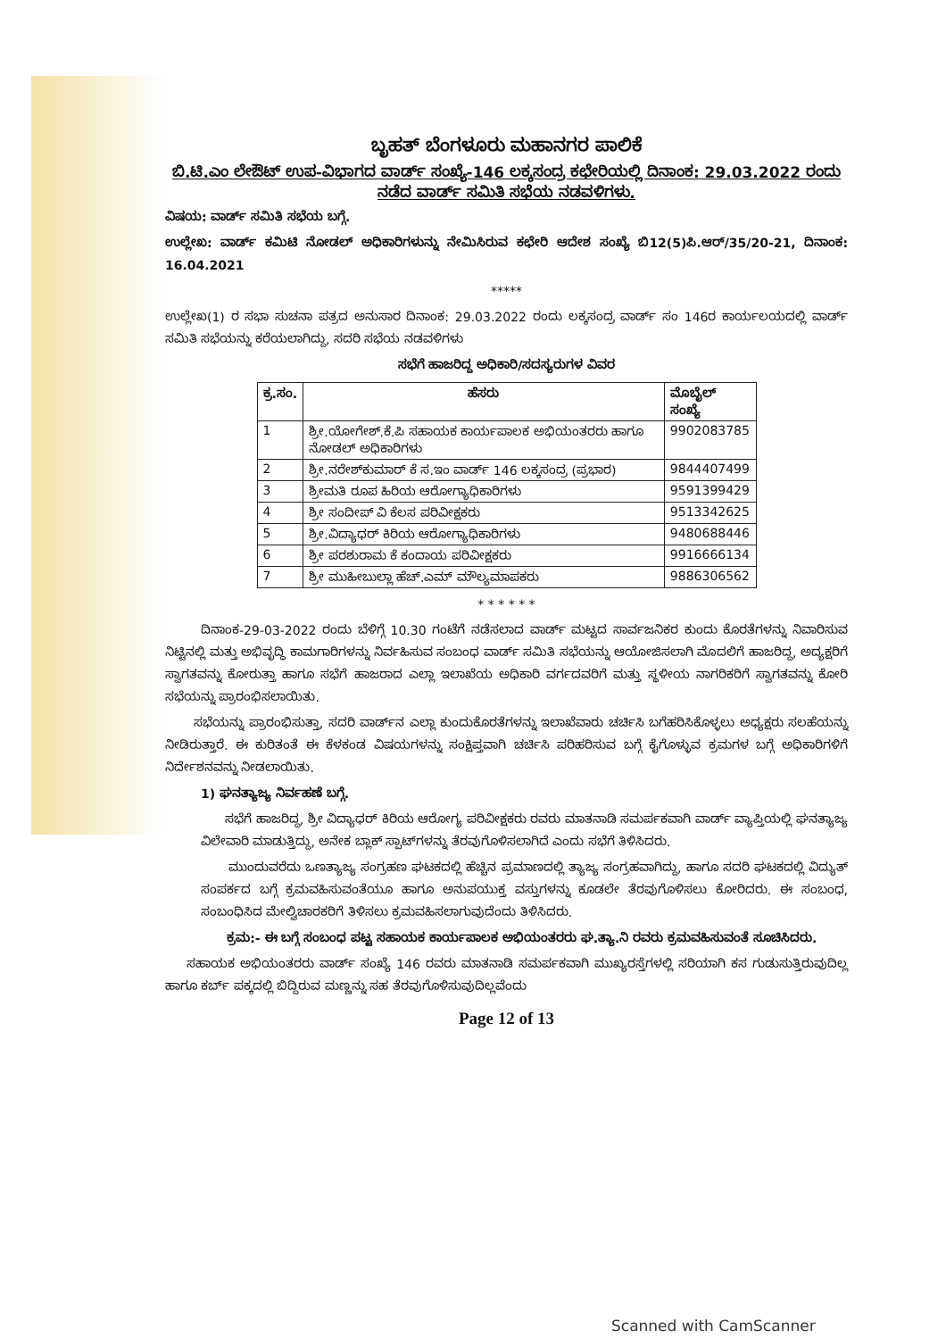ಬೃಹತ್ ಬೆಂಗಳೂರು ಮಹಾನಗರ ಪಾಲಿಕೆ
ಬಿ.ಟಿ.ಎಂ ಲೇಔಟ್ ಉಪ-ವಿಭಾಗದ ವಾರ್ಡ್ ಸಂಖ್ಯೆ-146 ಲಕ್ಕಸಂದ್ರ ಕಛೇರಿಯಲ್ಲಿ ದಿನಾಂಕ: 29.03.2022 ರಂದು ನಡೆದ ವಾರ್ಡ್ ಸಮಿತಿ ಸಭೆಯ ನಡವಳಿಗಳು.
ವಿಷಯ: ವಾರ್ಡ್ ಸಮಿತಿ ಸಭೆಯ ಬಗ್ಗೆ.
ಉಲ್ಲೇಖ: ವಾರ್ಡ್ ಕಮಿಟಿ ನೋಡಲ್ ಅಧಿಕಾರಿಗಳುನ್ನು ನೇಮಿಸಿರುವ ಕಛೇರಿ ಆದೇಶ ಸಂಖ್ಯೆ ಬಿ12(5)ಪಿ.ಆರ್/35/20-21, ದಿನಾಂಕ: 16.04.2021
*****
ಉಲ್ಲೇಖ(1) ರ ಸಭಾ ಸುಚನಾ ಪತ್ರದ ಅನುಸಾರ ದಿನಾಂಕ: 29.03.2022 ರಂದು ಲಕ್ಕಸಂದ್ರ ವಾರ್ಡ್ ಸಂ 146ರ ಕಾರ್ಯಲಯದಲ್ಲಿ ವಾರ್ಡ್ ಸಮಿತಿ ಸಭೆಯನ್ನು ಕರೆಯಲಾಗಿದ್ದು, ಸದರಿ ಸಭೆಯ ನಡವಳಿಗಳು
ಸಭೆಗೆ ಹಾಜರಿದ್ದ ಅಧಿಕಾರಿ/ಸದಸ್ಯರುಗಳ ವಿವರ
| ಕ್ರ.ಸಂ. | ಹೆಸರು | ಮೊಬೈಲ್ ಸಂಖ್ಯೆ |
| --- | --- | --- |
| 1 | ಶ್ರೀ.ಯೋಗೇಶ್.ಕೆ.ಪಿ ಸಹಾಯಕ ಕಾರ್ಯಪಾಲಕ ಅಭಿಯಂತರರು ಹಾಗೂ ನೋಡಲ್ ಅಧಿಕಾರಿಗಳು | 9902083785 |
| 2 | ಶ್ರೀ.ನರೇಶ್‌ಕುಮಾರ್ ಕೆ ಸ.ಇಂ ವಾರ್ಡ್ 146 ಲಕ್ಕಸಂದ್ರ (ಪ್ರಭಾರ) | 9844407499 |
| 3 | ಶ್ರೀಮತಿ ರೂಪ ಹಿರಿಯ ಆರೋಗ್ಯಾಧಿಕಾರಿಗಳು | 9591399429 |
| 4 | ಶ್ರೀ ಸಂದೀಪ್ ವಿ ಕೆಲಸ ಪರಿವೀಕ್ಷಕರು | 9513342625 |
| 5 | ಶ್ರೀ.ವಿದ್ಯಾಧರ್ ಕಿರಿಯ ಆರೋಗ್ಯಾಧಿಕಾರಿಗಳು | 9480688446 |
| 6 | ಶ್ರೀ ಪರಶುರಾಮ ಕೆ ಕಂದಾಯ ಪರಿವೀಕ್ಷಕರು | 9916666134 |
| 7 | ಶ್ರೀ ಮುಹೀಬುಲ್ಲಾ ಹೆಚ್.ಎಮ್ ಮೌಲ್ಯಮಾಪಕರು | 9886306562 |
* * * * * *
ದಿನಾಂಕ-29-03-2022 ರಂದು ಬೆಳಿಗ್ಗೆ 10.30 ಗಂಟೆಗೆ ನಡೆಸಲಾದ ವಾರ್ಡ್ ಮಟ್ಟದ ಸಾರ್ವಜನಿಕರ ಕುಂದು ಕೊರತೆಗಳನ್ನು ನಿವಾರಿಸುವ ನಿಟ್ಟಿನಲ್ಲಿ ಮತ್ತು ಅಭಿವೃದ್ಧಿ ಕಾಮಗಾರಿಗಳನ್ನು ನಿರ್ವಹಿಸುವ ಸಂಬಂಧ ವಾರ್ಡ್ ಸಮಿತಿ ಸಭೆಯನ್ನು ಆಯೋಜಿಸಲಾಗಿ ಮೊದಲಿಗೆ ಹಾಜರಿದ್ದ, ಅದ್ಯಕ್ಷರಿಗೆ ಸ್ವಾಗತವನ್ನು ಕೋರುತ್ತಾ ಹಾಗೂ ಸಭೆಗೆ ಹಾಜರಾದ ಎಲ್ಲಾ ಇಲಾಖೆಯ ಅಧಿಕಾರಿ ವರ್ಗದವರಿಗೆ ಮತ್ತು ಸ್ಥಳೀಯ ನಾಗರಿಕರಿಗೆ ಸ್ವಾಗತವನ್ನು ಕೋರಿ ಸಭೆಯನ್ನು ಪ್ರಾರಂಭಿಸಲಾಯಿತು.
ಸಭೆಯನ್ನು ಪ್ರಾರಂಭಿಸುತ್ತಾ, ಸದರಿ ವಾರ್ಡ್‌ನ ಎಲ್ಲಾ ಕುಂದುಕೊರತೆಗಳನ್ನು ಇಲಾಖೆವಾರು ಚರ್ಚಿಸಿ ಬಗೆಹರಿಸಿಕೊಳ್ಳಲು ಅಧ್ಯಕ್ಷರು ಸಲಹೆಯನ್ನು ನೀಡಿರುತ್ತಾರೆ. ಈ ಕುರಿತಂತೆ ಈ ಕೆಳಕಂಡ ವಿಷಯಗಳನ್ನು ಸಂಕ್ಷಿಪ್ತವಾಗಿ ಚರ್ಚಿಸಿ ಪರಿಹರಿಸುವ ಬಗ್ಗೆ ಕೈಗೊಳ್ಳುವ ಕ್ರಮಗಳ ಬಗ್ಗೆ ಅಧಿಕಾರಿಗಳಿಗೆ ನಿರ್ದೇಶನವನ್ನು ನೀಡಲಾಯಿತು.
1) ಘನತ್ಯಾಜ್ಯ ನಿರ್ವಹಣೆ ಬಗ್ಗೆ.
ಸಭೆಗೆ ಹಾಜರಿದ್ದ, ಶ್ರೀ ವಿದ್ಯಾಧರ್ ಕಿರಿಯ ಆರೋಗ್ಯ ಪರಿವೀಕ್ಷಕರು ರವರು ಮಾತನಾಡಿ ಸಮರ್ಪಕವಾಗಿ ವಾರ್ಡ್ ವ್ಯಾಪ್ತಿಯಲ್ಲಿ ಘನತ್ಯಾಜ್ಯ ವಿಲೇವಾರಿ ಮಾಡುತ್ತಿದ್ದು, ಅನೇಕ ಬ್ಲಾಕ್ ಸ್ಪಾಟ್‌ಗಳನ್ನು ತೆರವುಗೊಳಿಸಲಾಗಿದೆ ಎಂದು ಸಭೆಗೆ ತಿಳಿಸಿದರು.
ಮುಂದುವರೆದು ಒಣತ್ಯಾಜ್ಯ ಸಂಗ್ರಹಣ ಘಟಕದಲ್ಲಿ ಹೆಚ್ಚಿನ ಪ್ರಮಾಣದಲ್ಲಿ ತ್ಯಾಜ್ಯ ಸಂಗ್ರಹವಾಗಿದ್ದು, ಹಾಗೂ ಸದರಿ ಘಟಕದಲ್ಲಿ ವಿದ್ಯುತ್ ಸಂಪರ್ಕದ ಬಗ್ಗೆ ಕ್ರಮವಹಿಸುವಂತೆಯೂ ಹಾಗೂ ಅನುಪಯುಕ್ತ ವಸ್ತುಗಳನ್ನು ಕೂಡಲೇ ತೆರವುಗೊಳಿಸಲು ಕೋರಿದರು. ಈ ಸಂಬಂಧ, ಸಂಬಂಧಿಸಿದ ಮೇಲ್ವಿಚಾರಕರಿಗೆ ತಿಳಿಸಲು ಕ್ರಮವಹಿಸಲಾಗುವುದೆಂದು ತಿಳಿಸಿದರು.
ಕ್ರಮ:- ಈ ಬಗ್ಗೆ ಸಂಬಂಧ ಪಟ್ಟ ಸಹಾಯಕ ಕಾರ್ಯಪಾಲಕ ಅಭಿಯಂತರರು ಘ.ತ್ಯಾ.ನಿ ರವರು ಕ್ರಮವಹಿಸುವಂತೆ ಸೂಚಿಸಿದರು.
ಸಹಾಯಕ ಅಭಿಯಂತರರು ವಾರ್ಡ್ ಸಂಖ್ಯೆ 146 ರವರು ಮಾತನಾಡಿ ಸಮರ್ಪಕವಾಗಿ ಮುಖ್ಯರಸ್ತೆಗಳಲ್ಲಿ ಸರಿಯಾಗಿ ಕಸ ಗುಡುಸುತ್ತಿರುವುದಿಲ್ಲ ಹಾಗೂ ಕರ್ಬ್ ಪಕ್ಕದಲ್ಲಿ ಬಿದ್ದಿರುವ ಮಣ್ಣನ್ನು ಸಹ ತೆರವುಗೊಳಿಸುವುದಿಲ್ಲವೆಂದು
Page 12 of 13
Scanned with CamScanner